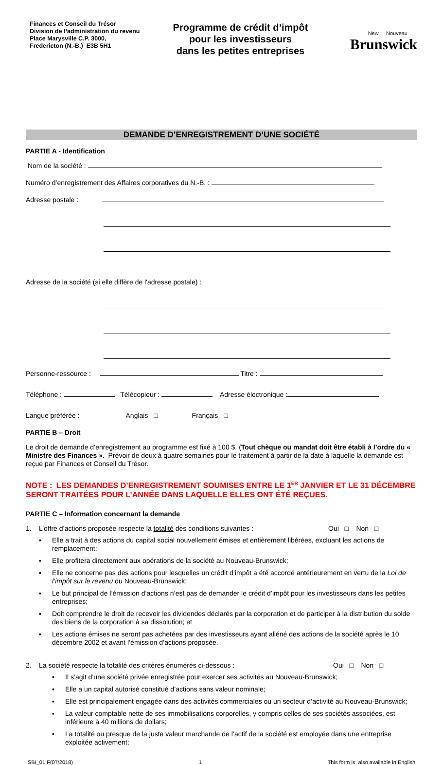Finances et Conseil du Trésor
Division de l’administration du revenu
Place Marysville C.P. 3000,
Fredericton (N.-B.) E3B 5H1
Programme de crédit d’impôt
pour les investisseurs
dans les petites entreprises
New Nouveau
Brunswick
DEMANDE D’ENREGISTREMENT D’UNE SOCIÉTÉ
PARTIE A - Identification
Nom de la société :
Numéro d’enregistrement des Affaires corporatives du N.-B. :
Adresse postale :
Adresse de la société (si elle diffère de l'adresse postale) :
Personne-ressource : Titre :
Téléphone : Télécopieur : Adresse électronique :
Langue préférée : Anglais □ Français □
PARTIE B – Droit
Le droit de demande d’enregistrement au programme est fixé à 100 $. (Tout chèque ou mandat doit être établi à l’ordre du « Ministre des Finances ». Prévoir de deux à quatre semaines pour le traitement à partir de la date à laquelle la demande est reçue par Finances et Conseil du Trésor.
NOTE : LES DEMANDES D’ENREGISTREMENT SOUMISES ENTRE LE 1<sup>ER</sup> JANVIER ET LE 31 DÉCEMBRE SERONT TRAITÉES POUR L’ANNÉE DANS LAQUELLE ELLES ONT ÉTÉ REÇUES.
PARTIE C – Information concernant la demande
1. L’offre d’actions proposée respecte la totalité des conditions suivantes : Oui □ Non □
▪ Elle a trait à des actions du capital social nouvellement émises et entièrement libérées, excluant les actions de remplacement;
▪ Elle profitera directement aux opérations de la société au Nouveau-Brunswick;
▪ Elle ne concerne pas des actions pour lesquelles un crédit d’impôt a été accordé antérieurement en vertu de la Loi de l’impôt sur le revenu du Nouveau-Brunswick;
▪ Le but principal de l’émission d’actions n’est pas de demander le crédit d’impôt pour les investisseurs dans les petites entreprises;
▪ Doit comprendre le droit de recevoir les dividendes déclarés par la corporation et de participer à la distribution du solde des biens de la corporation à sa dissolution; et
▪ Les actions émises ne seront pas achetées par des investisseurs ayant aliéné des actions de la société après le 10 décembre 2002 et avant l’émission d’actions proposée.
2. La société respecte la totalité des critères énumérés ci-dessous : Oui □ Non □
▪ Il s’agit d’une société privée enregistrée pour exercer ses activités au Nouveau-Brunswick;
▪ Elle a un capital autorisé constitué d’actions sans valeur nominale;
▪ Elle est principalement engagée dans des activités commerciales ou un secteur d’activité au Nouveau-Brunswick;
▪ La valeur comptable nette de ses immobilisations corporelles, y compris celles de ses sociétés associées, est inférieure à 40 millions de dollars;
▪ La totalité ou presque de la juste valeur marchande de l’actif de la société est employée dans une entreprise exploitée activement;
SBI_01 F(07/2018) 1 This form is also available in English